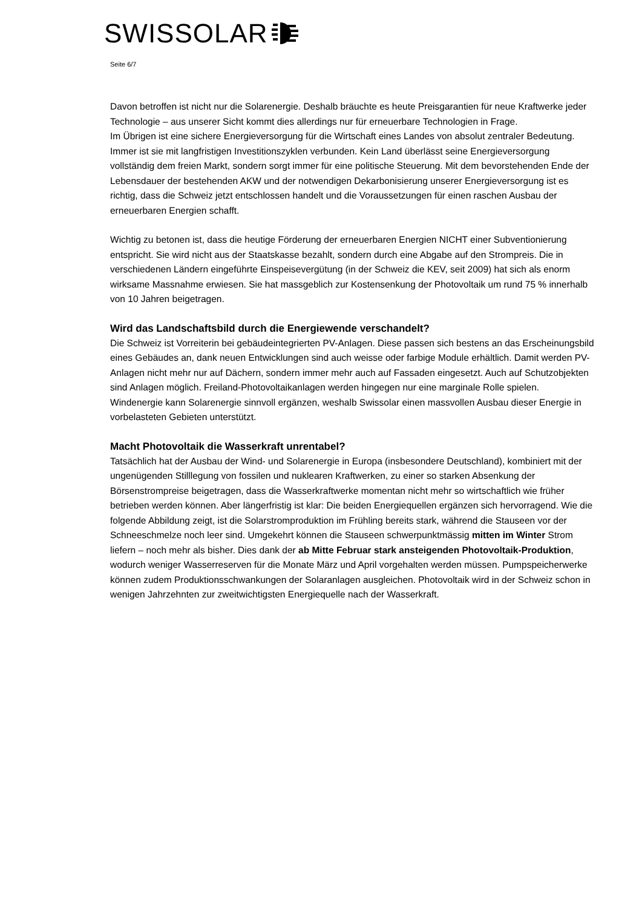SWISSOLAR
Seite 6/7
Davon betroffen ist nicht nur die Solarenergie. Deshalb bräuchte es heute Preisgarantien für neue Kraftwerke jeder Technologie – aus unserer Sicht kommt dies allerdings nur für erneuerbare Technologien in Frage.
Im Übrigen ist eine sichere Energieversorgung für die Wirtschaft eines Landes von absolut zentraler Bedeutung. Immer ist sie mit langfristigen Investitionszyklen verbunden. Kein Land überlässt seine Energieversorgung vollständig dem freien Markt, sondern sorgt immer für eine politische Steuerung. Mit dem bevorstehenden Ende der Lebensdauer der bestehenden AKW und der notwendigen Dekarbonisierung unserer Energieversorgung ist es richtig, dass die Schweiz jetzt entschlossen handelt und die Voraussetzungen für einen raschen Ausbau der erneuerbaren Energien schafft.
Wichtig zu betonen ist, dass die heutige Förderung der erneuerbaren Energien NICHT einer Subventionierung entspricht. Sie wird nicht aus der Staatskasse bezahlt, sondern durch eine Abgabe auf den Strompreis. Die in verschiedenen Ländern eingeführte Einspeisevergütung (in der Schweiz die KEV, seit 2009) hat sich als enorm wirksame Massnahme erwiesen. Sie hat massgeblich zur Kostensenkung der Photovoltaik um rund 75 % innerhalb von 10 Jahren beigetragen.
Wird das Landschaftsbild durch die Energiewende verschandelt?
Die Schweiz ist Vorreiterin bei gebäudeintegrierten PV-Anlagen. Diese passen sich bestens an das Erscheinungsbild eines Gebäudes an, dank neuen Entwicklungen sind auch weisse oder farbige Module erhältlich. Damit werden PV-Anlagen nicht mehr nur auf Dächern, sondern immer mehr auch auf Fassaden eingesetzt. Auch auf Schutzobjekten sind Anlagen möglich. Freiland-Photovoltaikanlagen werden hingegen nur eine marginale Rolle spielen. Windenergie kann Solarenergie sinnvoll ergänzen, weshalb Swissolar einen massvollen Ausbau dieser Energie in vorbelasteten Gebieten unterstützt.
Macht Photovoltaik die Wasserkraft unrentabel?
Tatsächlich hat der Ausbau der Wind- und Solarenergie in Europa (insbesondere Deutschland), kombiniert mit der ungenügenden Stilllegung von fossilen und nuklearen Kraftwerken, zu einer so starken Absenkung der Börsenstrompreise beigetragen, dass die Wasserkraftwerke momentan nicht mehr so wirtschaftlich wie früher betrieben werden können. Aber längerfristig ist klar: Die beiden Energiequellen ergänzen sich hervorragend. Wie die folgende Abbildung zeigt, ist die Solarstromproduktion im Frühling bereits stark, während die Stauseen vor der Schneeschmelze noch leer sind. Umgekehrt können die Stauseen schwerpunktmässig mitten im Winter Strom liefern – noch mehr als bisher. Dies dank der ab Mitte Februar stark ansteigenden Photovoltaik-Produktion, wodurch weniger Wasserreserven für die Monate März und April vorgehalten werden müssen. Pumpspeicherwerke können zudem Produktionsschwankungen der Solaranlagen ausgleichen. Photovoltaik wird in der Schweiz schon in wenigen Jahrzehnten zur zweitwichtigsten Energiequelle nach der Wasserkraft.